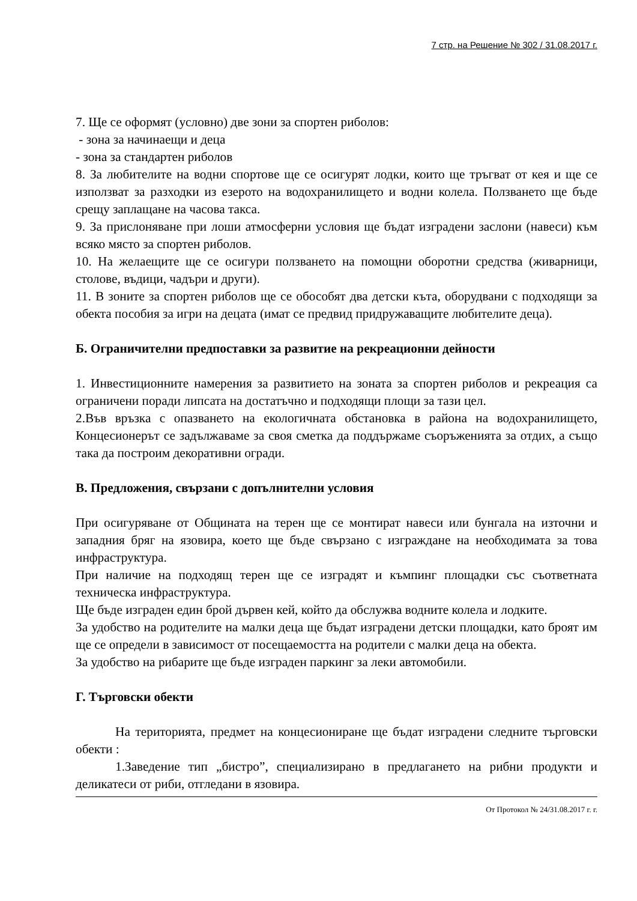7 стр. на Решение № 302 / 31.08.2017 г.
7. Ще се оформят (условно) две зони за спортен риболов:
- зона за начинаещи и деца
- зона за стандартен риболов
8. За любителите на водни спортове ще се осигурят лодки, които ще тръгват от кея и ще се използват за разходки из езерото на водохранилището и водни колела. Ползването ще бъде срещу заплащане на часова такса.
9. За прислоняване при лоши атмосферни условия ще бъдат изградени заслони (навеси) към всяко място за спортен риболов.
10. На желаещите ще се осигури ползването на помощни оборотни средства (живарници, столове, въдици, чадъри и други).
11. В зоните за спортен риболов ще се обособят два детски къта, оборудвани с подходящи за обекта пособия за игри на децата (имат се предвид придружаващите любителите деца).
Б. Ограничителни предпоставки за развитие на рекреационни дейности
1. Инвестиционните намерения за развитието на зоната за спортен риболов и рекреация са ограничени поради липсата на достатъчно и подходящи площи за тази цел.
2.Във връзка с опазването на екологичната обстановка в района на водохранилището, Концесионерът се задължаваме за своя сметка да поддържаме съоръженията за отдих, а също така да построим декоративни огради.
В. Предложения, свързани с допълнителни условия
При осигуряване от Общината на терен ще се монтират навеси или бунгала на източни и западния бряг на язовира, което ще бъде свързано с изграждане на необходимата за това инфраструктура.
При наличие на подходящ терен ще се изградят и къмпинг площадки със съответната техническа инфраструктура.
Ще бъде изграден един брой дървен кей, който да обслужва водните колела и лодките.
За удобство на родителите на малки деца ще бъдат изградени детски площадки, като броят им ще се определи в зависимост от посещаемостта на родители с малки деца на обекта.
За удобство на рибарите ще бъде изграден паркинг за леки автомобили.
Г. Търговски обекти
На територията, предмет на концесиониране ще бъдат изградени следните търговски обекти :
1.Заведение тип „бистро”, специализирано в предлагането на рибни продукти и деликатеси от риби, отгледани в язовира.
От Протокол № 24/31.08.2017 г. г.